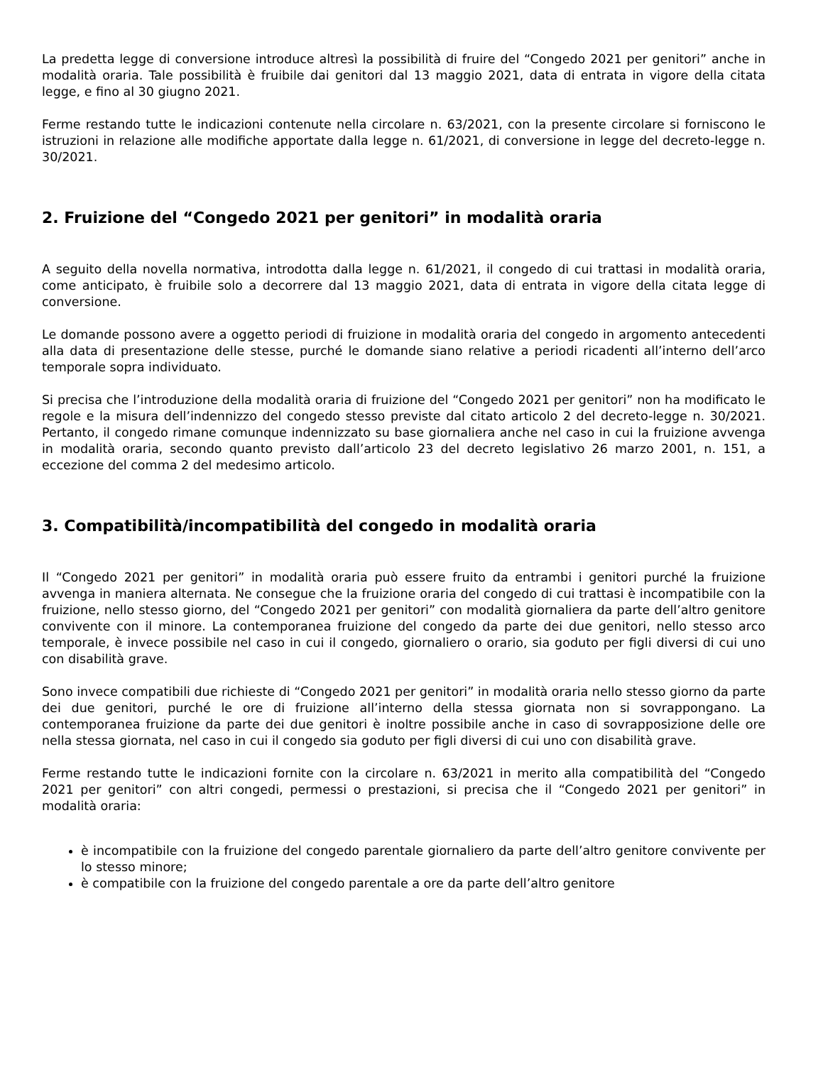La predetta legge di conversione introduce altresì la possibilità di fruire del “Congedo 2021 per genitori” anche in modalità oraria. Tale possibilità è fruibile dai genitori dal 13 maggio 2021, data di entrata in vigore della citata legge, e fino al 30 giugno 2021.
Ferme restando tutte le indicazioni contenute nella circolare n. 63/2021, con la presente circolare si forniscono le istruzioni in relazione alle modifiche apportate dalla legge n. 61/2021, di conversione in legge del decreto-legge n. 30/2021.
2. Fruizione del “Congedo 2021 per genitori” in modalità oraria
A seguito della novella normativa, introdotta dalla legge n. 61/2021, il congedo di cui trattasi in modalità oraria, come anticipato, è fruibile solo a decorrere dal 13 maggio 2021, data di entrata in vigore della citata legge di conversione.
Le domande possono avere a oggetto periodi di fruizione in modalità oraria del congedo in argomento antecedenti alla data di presentazione delle stesse, purché le domande siano relative a periodi ricadenti all’interno dell’arco temporale sopra individuato.
Si precisa che l’introduzione della modalità oraria di fruizione del “Congedo 2021 per genitori” non ha modificato le regole e la misura dell’indennizzo del congedo stesso previste dal citato articolo 2 del decreto-legge n. 30/2021. Pertanto, il congedo rimane comunque indennizzato su base giornaliera anche nel caso in cui la fruizione avvenga in modalità oraria, secondo quanto previsto dall’articolo 23 del decreto legislativo 26 marzo 2001, n. 151, a eccezione del comma 2 del medesimo articolo.
3. Compatibilità/incompatibilità del congedo in modalità oraria
Il “Congedo 2021 per genitori” in modalità oraria può essere fruito da entrambi i genitori purché la fruizione avvenga in maniera alternata. Ne consegue che la fruizione oraria del congedo di cui trattasi è incompatibile con la fruizione, nello stesso giorno, del “Congedo 2021 per genitori” con modalità giornaliera da parte dell’altro genitore convivente con il minore. La contemporanea fruizione del congedo da parte dei due genitori, nello stesso arco temporale, è invece possibile nel caso in cui il congedo, giornaliero o orario, sia goduto per figli diversi di cui uno con disabilità grave.
Sono invece compatibili due richieste di “Congedo 2021 per genitori” in modalità oraria nello stesso giorno da parte dei due genitori, purché le ore di fruizione all’interno della stessa giornata non si sovrappongano. La contemporanea fruizione da parte dei due genitori è inoltre possibile anche in caso di sovrapposizione delle ore nella stessa giornata, nel caso in cui il congedo sia goduto per figli diversi di cui uno con disabilità grave.
Ferme restando tutte le indicazioni fornite con la circolare n. 63/2021 in merito alla compatibilità del “Congedo 2021 per genitori” con altri congedi, permessi o prestazioni, si precisa che il “Congedo 2021 per genitori” in modalità oraria:
è incompatibile con la fruizione del congedo parentale giornaliero da parte dell’altro genitore convivente per lo stesso minore;
è compatibile con la fruizione del congedo parentale a ore da parte dell’altro genitore